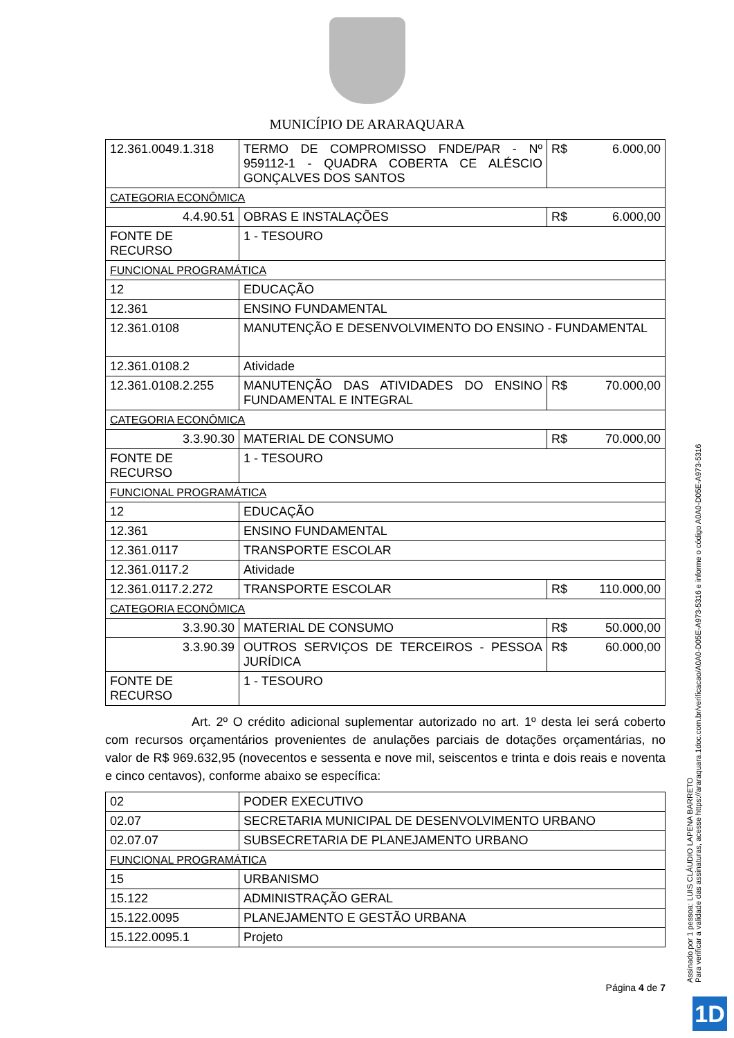MUNICÍPIO DE ARARAQUARA
| 12.361.0049.1.318 | TERMO DE COMPROMISSO FNDE/PAR - Nº 959112-1 - QUADRA COBERTA CE ALÉSCIO GONÇALVES DOS SANTOS | R$ 6.000,00 |
| CATEGORIA ECONÔMICA | | |
| 4.4.90.51 | OBRAS E INSTALAÇÕES | R$ 6.000,00 |
| FONTE DE RECURSO | 1 - TESOURO | |
| FUNCIONAL PROGRAMÁTICA | | |
| 12 | EDUCAÇÃO | |
| 12.361 | ENSINO FUNDAMENTAL | |
| 12.361.0108 | MANUTENÇÃO E DESENVOLVIMENTO DO ENSINO - FUNDAMENTAL | |
| 12.361.0108.2 | Atividade | |
| 12.361.0108.2.255 | MANUTENÇÃO DAS ATIVIDADES DO ENSINO FUNDAMENTAL E INTEGRAL | R$ 70.000,00 |
| CATEGORIA ECONÔMICA | | |
| 3.3.90.30 | MATERIAL DE CONSUMO | R$ 70.000,00 |
| FONTE DE RECURSO | 1 - TESOURO | |
| FUNCIONAL PROGRAMÁTICA | | |
| 12 | EDUCAÇÃO | |
| 12.361 | ENSINO FUNDAMENTAL | |
| 12.361.0117 | TRANSPORTE ESCOLAR | |
| 12.361.0117.2 | Atividade | |
| 12.361.0117.2.272 | TRANSPORTE ESCOLAR | R$ 110.000,00 |
| CATEGORIA ECONÔMICA | | |
| 3.3.90.30 | MATERIAL DE CONSUMO | R$ 50.000,00 |
| 3.3.90.39 | OUTROS SERVIÇOS DE TERCEIROS - PESSOA JURÍDICA | R$ 60.000,00 |
| FONTE DE RECURSO | 1 - TESOURO | |
Art. 2º O crédito adicional suplementar autorizado no art. 1º desta lei será coberto com recursos orçamentários provenientes de anulações parciais de dotações orçamentárias, no valor de R$ 969.632,95 (novecentos e sessenta e nove mil, seiscentos e trinta e dois reais e noventa e cinco centavos), conforme abaixo se específica:
| 02 | PODER EXECUTIVO |
| 02.07 | SECRETARIA MUNICIPAL DE DESENVOLVIMENTO URBANO |
| 02.07.07 | SUBSECRETARIA DE PLANEJAMENTO URBANO |
| FUNCIONAL PROGRAMÁTICA | |
| 15 | URBANISMO |
| 15.122 | ADMINISTRAÇÃO GERAL |
| 15.122.0095 | PLANEJAMENTO E GESTÃO URBANA |
| 15.122.0095.1 | Projeto |
Página 4 de 7
Assinado por 1 pessoa: LUIS CLÁUDIO LAPENA BARRETO
Para verificar a validade das assinaturas, acesse https://araraquara.1doc.com.br/verificacao/A0A0-D05E-A973-5316 e informe o código A0A0-D05E-A973-5316
1D